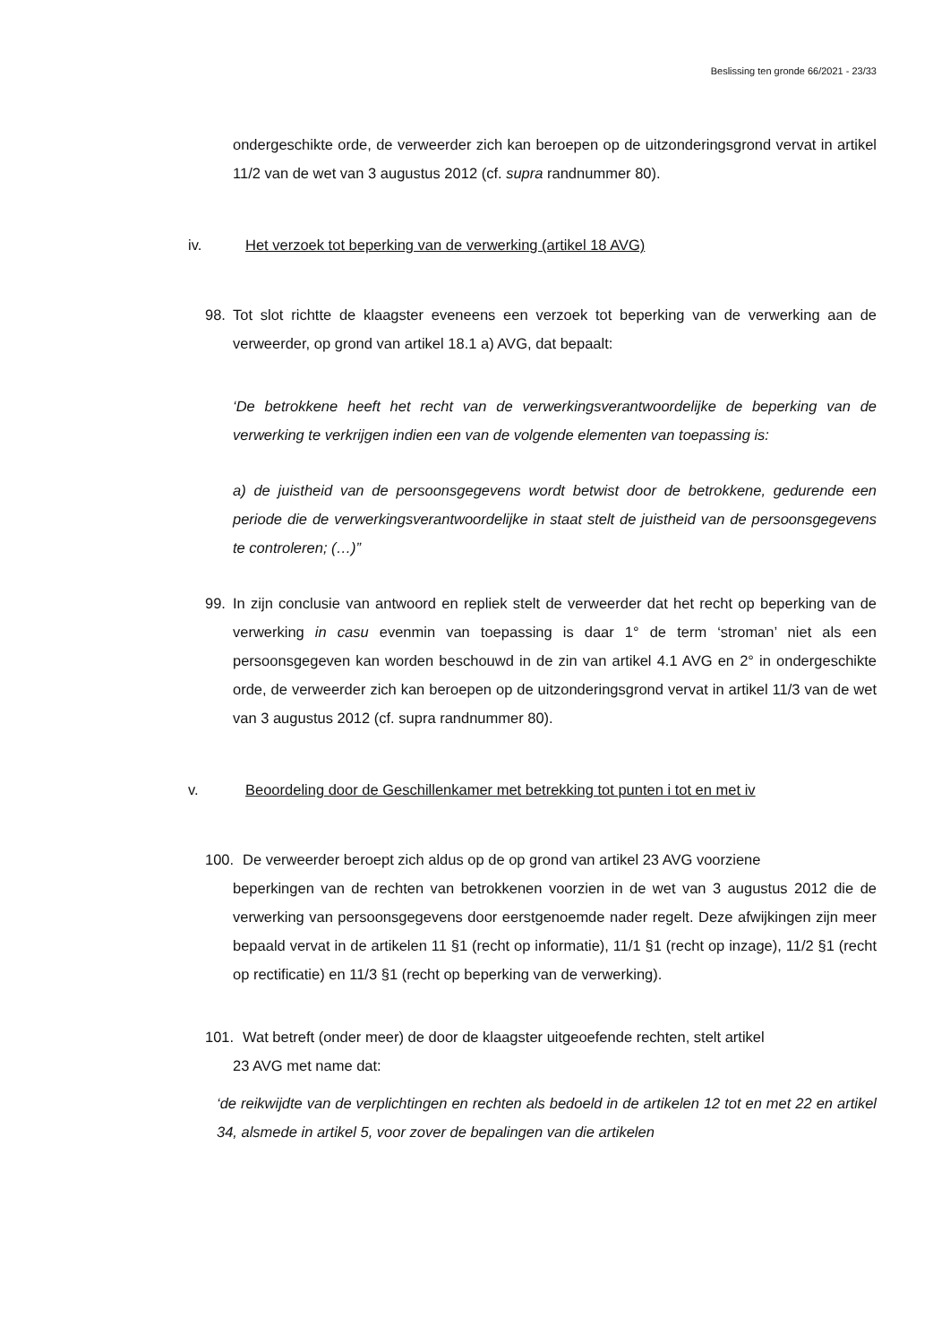Beslissing ten gronde 66/2021 - 23/33
ondergeschikte orde, de verweerder zich kan beroepen op de uitzonderingsgrond vervat in artikel 11/2 van de wet van 3 augustus 2012 (cf. supra randnummer 80).
iv. Het verzoek tot beperking van de verwerking (artikel 18 AVG)
98. Tot slot richtte de klaagster eveneens een verzoek tot beperking van de verwerking aan de verweerder, op grond van artikel 18.1 a) AVG, dat bepaalt:
‘De betrokkene heeft het recht van de verwerkingsverantwoordelijke de beperking van de verwerking te verkrijgen indien een van de volgende elementen van toepassing is:
a) de juistheid van de persoonsgegevens wordt betwist door de betrokkene, gedurende een periode die de verwerkingsverantwoordelijke in staat stelt de juistheid van de persoonsgegevens te controleren; (…)”
99. In zijn conclusie van antwoord en repliek stelt de verweerder dat het recht op beperking van de verwerking in casu evenmin van toepassing is daar 1° de term ‘stroman’ niet als een persoonsgegeven kan worden beschouwd in de zin van artikel 4.1 AVG en 2° in ondergeschikte orde, de verweerder zich kan beroepen op de uitzonderingsgrond vervat in artikel 11/3 van de wet van 3 augustus 2012 (cf. supra randnummer 80).
v. Beoordeling door de Geschillenkamer met betrekking tot punten i tot en met iv
100. De verweerder beroept zich aldus op de op grond van artikel 23 AVG voorziene
beperkingen van de rechten van betrokkenen voorzien in de wet van 3 augustus 2012 die de verwerking van persoonsgegevens door eerstgenoemde nader regelt. Deze afwijkingen zijn meer bepaald vervat in de artikelen 11 §1 (recht op informatie), 11/1 §1 (recht op inzage), 11/2 §1 (recht op rectificatie) en 11/3 §1 (recht op beperking van de verwerking).
101. Wat betreft (onder meer) de door de klaagster uitgeoefende rechten, stelt artikel
23 AVG met name dat:
‘de reikwijdte van de verplichtingen en rechten als bedoeld in de artikelen 12 tot en met 22 en artikel 34, alsmede in artikel 5, voor zover de bepalingen van die artikelen